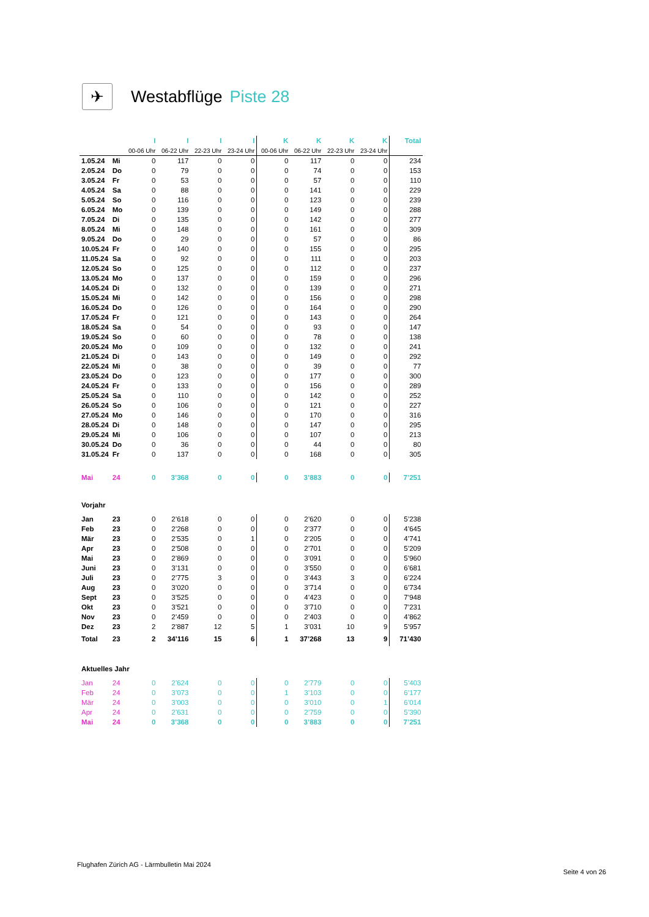✈
Westabflüge Piste 28
| | | I | I | I | I | K | K | K | K | Total |
| | | 00-06 Uhr | 06-22 Uhr | 22-23 Uhr | 23-24 Uhr | 00-06 Uhr | 06-22 Uhr | 22-23 Uhr | 23-24 Uhr | |
| 1.05.24 | Mi | 0 | 117 | 0 | 0 | 0 | 117 | 0 | 0 | 234 |
| 2.05.24 | Do | 0 | 79 | 0 | 0 | 0 | 74 | 0 | 0 | 153 |
| 3.05.24 | Fr | 0 | 53 | 0 | 0 | 0 | 57 | 0 | 0 | 110 |
| 4.05.24 | Sa | 0 | 88 | 0 | 0 | 0 | 141 | 0 | 0 | 229 |
| 5.05.24 | So | 0 | 116 | 0 | 0 | 0 | 123 | 0 | 0 | 239 |
| 6.05.24 | Mo | 0 | 139 | 0 | 0 | 0 | 149 | 0 | 0 | 288 |
| 7.05.24 | Di | 0 | 135 | 0 | 0 | 0 | 142 | 0 | 0 | 277 |
| 8.05.24 | Mi | 0 | 148 | 0 | 0 | 0 | 161 | 0 | 0 | 309 |
| 9.05.24 | Do | 0 | 29 | 0 | 0 | 0 | 57 | 0 | 0 | 86 |
| 10.05.24 | Fr | 0 | 140 | 0 | 0 | 0 | 155 | 0 | 0 | 295 |
| 11.05.24 | Sa | 0 | 92 | 0 | 0 | 0 | 111 | 0 | 0 | 203 |
| 12.05.24 | So | 0 | 125 | 0 | 0 | 0 | 112 | 0 | 0 | 237 |
| 13.05.24 | Mo | 0 | 137 | 0 | 0 | 0 | 159 | 0 | 0 | 296 |
| 14.05.24 | Di | 0 | 132 | 0 | 0 | 0 | 139 | 0 | 0 | 271 |
| 15.05.24 | Mi | 0 | 142 | 0 | 0 | 0 | 156 | 0 | 0 | 298 |
| 16.05.24 | Do | 0 | 126 | 0 | 0 | 0 | 164 | 0 | 0 | 290 |
| 17.05.24 | Fr | 0 | 121 | 0 | 0 | 0 | 143 | 0 | 0 | 264 |
| 18.05.24 | Sa | 0 | 54 | 0 | 0 | 0 | 93 | 0 | 0 | 147 |
| 19.05.24 | So | 0 | 60 | 0 | 0 | 0 | 78 | 0 | 0 | 138 |
| 20.05.24 | Mo | 0 | 109 | 0 | 0 | 0 | 132 | 0 | 0 | 241 |
| 21.05.24 | Di | 0 | 143 | 0 | 0 | 0 | 149 | 0 | 0 | 292 |
| 22.05.24 | Mi | 0 | 38 | 0 | 0 | 0 | 39 | 0 | 0 | 77 |
| 23.05.24 | Do | 0 | 123 | 0 | 0 | 0 | 177 | 0 | 0 | 300 |
| 24.05.24 | Fr | 0 | 133 | 0 | 0 | 0 | 156 | 0 | 0 | 289 |
| 25.05.24 | Sa | 0 | 110 | 0 | 0 | 0 | 142 | 0 | 0 | 252 |
| 26.05.24 | So | 0 | 106 | 0 | 0 | 0 | 121 | 0 | 0 | 227 |
| 27.05.24 | Mo | 0 | 146 | 0 | 0 | 0 | 170 | 0 | 0 | 316 |
| 28.05.24 | Di | 0 | 148 | 0 | 0 | 0 | 147 | 0 | 0 | 295 |
| 29.05.24 | Mi | 0 | 106 | 0 | 0 | 0 | 107 | 0 | 0 | 213 |
| 30.05.24 | Do | 0 | 36 | 0 | 0 | 0 | 44 | 0 | 0 | 80 |
| 31.05.24 | Fr | 0 | 137 | 0 | 0 | 0 | 168 | 0 | 0 | 305 |
| Mai | 24 | 0 | 3’368 | 0 | 0 | 0 | 3’883 | 0 | 0 | 7’251 |
| Vorjahr | | | | | | | | | | |
| Jan | 23 | 0 | 2’618 | 0 | 0 | 0 | 2’620 | 0 | 0 | 5’238 |
| Feb | 23 | 0 | 2’268 | 0 | 0 | 0 | 2’377 | 0 | 0 | 4’645 |
| Mär | 23 | 0 | 2’535 | 0 | 1 | 0 | 2’205 | 0 | 0 | 4’741 |
| Apr | 23 | 0 | 2’508 | 0 | 0 | 0 | 2’701 | 0 | 0 | 5’209 |
| Mai | 23 | 0 | 2’869 | 0 | 0 | 0 | 3’091 | 0 | 0 | 5’960 |
| Juni | 23 | 0 | 3’131 | 0 | 0 | 0 | 3’550 | 0 | 0 | 6’681 |
| Juli | 23 | 0 | 2’775 | 3 | 0 | 0 | 3’443 | 3 | 0 | 6’224 |
| Aug | 23 | 0 | 3’020 | 0 | 0 | 0 | 3’714 | 0 | 0 | 6’734 |
| Sept | 23 | 0 | 3’525 | 0 | 0 | 0 | 4’423 | 0 | 0 | 7’948 |
| Okt | 23 | 0 | 3’521 | 0 | 0 | 0 | 3’710 | 0 | 0 | 7’231 |
| Nov | 23 | 0 | 2’459 | 0 | 0 | 0 | 2’403 | 0 | 0 | 4’862 |
| Dez | 23 | 2 | 2’887 | 12 | 5 | 1 | 3’031 | 10 | 9 | 5’957 |
| Total | 23 | 2 | 34’116 | 15 | 6 | 1 | 37’268 | 13 | 9 | 71’430 |
| Aktuelles Jahr | | | | | | | | | | |
| Jan | 24 | 0 | 2’624 | 0 | 0 | 0 | 2’779 | 0 | 0 | 5’403 |
| Feb | 24 | 0 | 3’073 | 0 | 0 | 1 | 3’103 | 0 | 0 | 6’177 |
| Mär | 24 | 0 | 3’003 | 0 | 0 | 0 | 3’010 | 0 | 1 | 6’014 |
| Apr | 24 | 0 | 2’631 | 0 | 0 | 0 | 2’759 | 0 | 0 | 5’390 |
| Mai | 24 | 0 | 3’368 | 0 | 0 | 0 | 3’883 | 0 | 0 | 7’251 |
Flughafen Zürich AG - Lärmbulletin Mai 2024
Seite 4 von 26